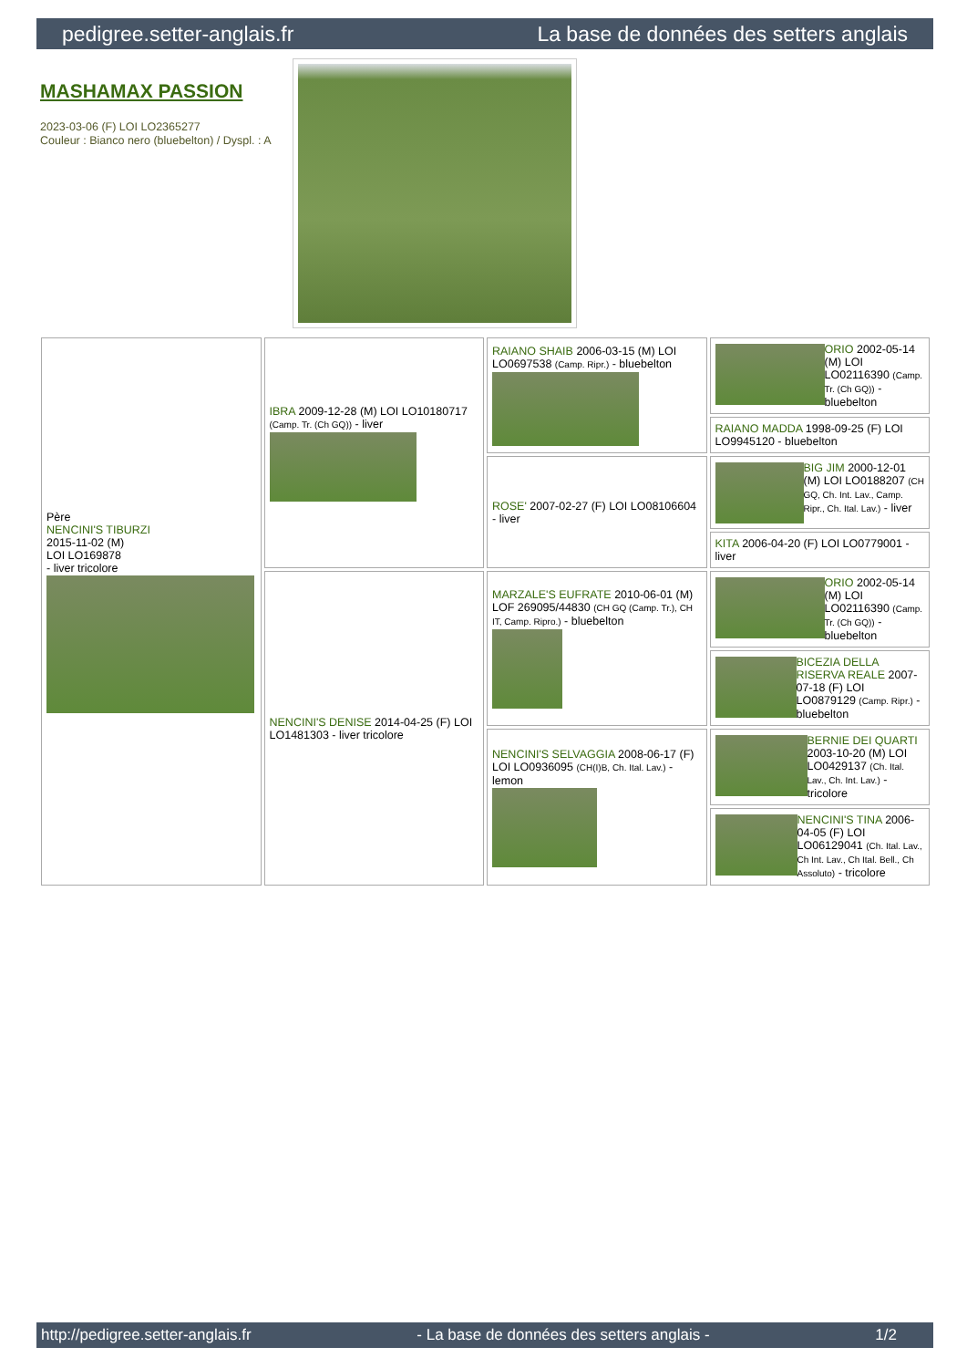pedigree.setter-anglais.fr La base de données des setters anglais
MASHAMAX PASSION
2023-03-06 (F) LOI LO2365277
Couleur : Bianco nero (bluebelton) / Dyspl. : A
| Père NENCINI'S TIBURZI 2015-11-02 (M) LOI LO169878 - liver tricolore | IBRA 2009-12-28 (M) LOI LO10180717 (Camp. Tr. (Ch GQ)) - liver | RAIANO SHAIB 2006-03-15 (M) LOI LO0697538 (Camp. Ripr.) - bluebelton | ORIO 2002-05-14 (M) LOI LO02116390 (Camp. Tr. (Ch GQ)) - bluebelton |
| | | | RAIANO MADDA 1998-09-25 (F) LOI LO9945120 - bluebelton |
| | | ROSE' 2007-02-27 (F) LOI LO08106604 - liver | BIG JIM 2000-12-01 (M) LOI LO0188207 (CH GQ, Ch. Int. Lav., Camp. Ripr., Ch. Ital. Lav.) - liver |
| | | | KITA 2006-04-20 (F) LOI LO0779001 - liver |
| | NENCINI'S DENISE 2014-04-25 (F) LOI LO1481303 - liver tricolore | MARZALE'S EUFRATE 2010-06-01 (M) LOF 269095/44830 (CH GQ (Camp. Tr.), CH IT, Camp. Ripro.) - bluebelton | ORIO 2002-05-14 (M) LOI LO02116390 (Camp. Tr. (Ch GQ)) - bluebelton |
| | | | BICEZIA DELLA RISERVA REALE 2007-07-18 (F) LOI LO0879129 (Camp. Ripr.) - bluebelton |
| | | NENCINI'S SELVAGGIA 2008-06-17 (F) LOI LO0936095 (CH(I)B, Ch. Ital. Lav.) - lemon | BERNIE DEI QUARTI 2003-10-20 (M) LOI LO0429137 (Ch. Ital. Lav., Ch. Int. Lav.) - tricolore |
| | | | NENCINI'S TINA 2006-04-05 (F) LOI LO06129041 (Ch. Ital. Lav., Ch Int. Lav., Ch Ital. Bell., Ch Assoluto) - tricolore |
http://pedigree.setter-anglais.fr - La base de données des setters anglais - 1/2